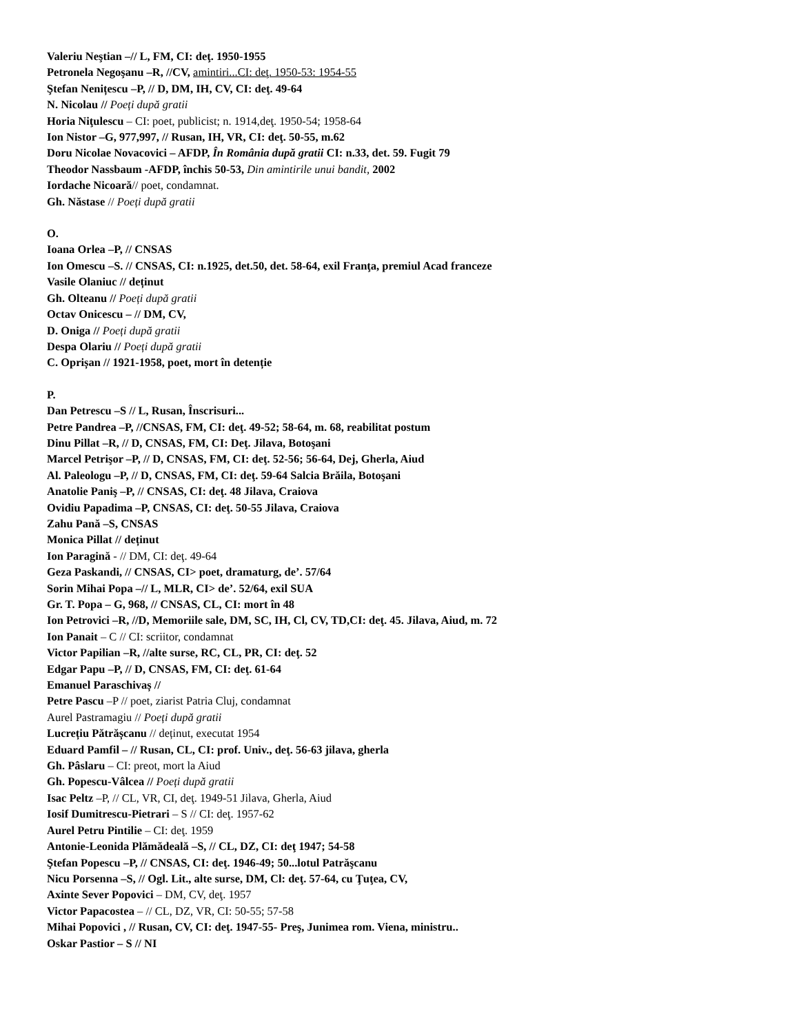Valeriu Neştian –// L, FM, CI: deţ. 1950-1955
Petronela Negoşanu –R, //CV, amintiri...CI: deţ. 1950-53: 1954-55
Ştefan Nenițescu –P, // D, DM, IH, CV, CI: deţ. 49-64
N. Nicolau // Poeți după gratii
Horia Niţulescu – CI: poet, publicist; n. 1914,deţ. 1950-54; 1958-64
Ion Nistor –G, 977,997, // Rusan, IH, VR, CI: deţ. 50-55, m.62
Doru Nicolae Novacovici – AFDP, În România după gratii CI: n.33, det. 59. Fugit 79
Theodor Nassbaum -AFDP, închis 50-53, Din amintirile unui bandit, 2002
Iordache Nicoară// poet, condamnat.
Gh. Năstase // Poeți după gratii
O.
Ioana Orlea –P, // CNSAS
Ion Omescu –S. // CNSAS, CI: n.1925, det.50, det. 58-64, exil Franţa, premiul Acad franceze
Vasile Olaniuc // deținut
Gh. Olteanu // Poeți după gratii
Octav Onicescu – // DM, CV,
D. Oniga // Poeți după gratii
Despa Olariu // Poeți după gratii
C. Oprișan // 1921-1958, poet, mort în detenție
P.
Dan Petrescu –S // L, Rusan, Înscrisuri...
Petre Pandrea –P, //CNSAS, FM, CI: deţ. 49-52; 58-64, m. 68, reabilitat postum
Dinu Pillat –R, // D, CNSAS, FM, CI: Deţ. Jilava, Botoşani
Marcel Petrişor –P, // D, CNSAS, FM, CI: deţ. 52-56; 56-64, Dej, Gherla, Aiud
Al. Paleologu –P, // D, CNSAS, FM, CI: deţ. 59-64 Salcia Brăila, Botoşani
Anatolie Paniş –P, // CNSAS, CI: deţ. 48 Jilava, Craiova
Ovidiu Papadima –P, CNSAS, CI: deţ. 50-55 Jilava, Craiova
Zahu Pană –S, CNSAS
Monica Pillat // deținut
Ion Paragină - // DM, CI: deţ. 49-64
Geza Paskandi, // CNSAS, CI> poet, dramaturg, de’. 57/64
Sorin Mihai Popa –// L, MLR, CI> de’. 52/64, exil SUA
Gr. T. Popa – G, 968, // CNSAS, CL, CI: mort în 48
Ion Petrovici –R, //D, Memoriile sale, DM, SC, IH, Cl, CV, TD,CI: deţ. 45. Jilava, Aiud, m. 72
Ion Panait – C // CI: scriitor, condamnat
Victor Papilian –R, //alte surse, RC, CL, PR, CI: deţ. 52
Edgar Papu –P, // D, CNSAS, FM, CI: deţ. 61-64
Emanuel Paraschivaș //
Petre Pascu –P // poet, ziarist Patria Cluj, condamnat
Aurel Pastramagiu // Poeți după gratii
Lucrețiu Pătrășcanu // deținut, executat 1954
Eduard Pamfil – // Rusan, CL, CI: prof. Univ., deţ. 56-63 jilava, gherla
Gh. Pâslaru – CI: preot, mort la Aiud
Gh. Popescu-Vâlcea // Poeți după gratii
Isac Peltz –P, // CL, VR, CI, deţ. 1949-51 Jilava, Gherla, Aiud
Iosif Dumitrescu-Pietrari – S // CI: deţ. 1957-62
Aurel Petru Pintilie – CI: deţ. 1959
Antonie-Leonida Plămădeală –S, // CL, DZ, CI: deţ 1947; 54-58
Ştefan Popescu –P, // CNSAS, CI: deţ. 1946-49; 50...lotul Patrăşcanu
Nicu Porsenna –S, // Ogl. Lit., alte surse, DM, Cl: deţ. 57-64, cu Ţuţea, CV,
Axinte Sever Popovici – DM, CV, deţ. 1957
Victor Papacostea – // CL, DZ, VR, CI: 50-55; 57-58
Mihai Popovici , // Rusan, CV, CI: deţ. 1947-55- Preş, Junimea rom. Viena, ministru..
Oskar Pastior – S // NI